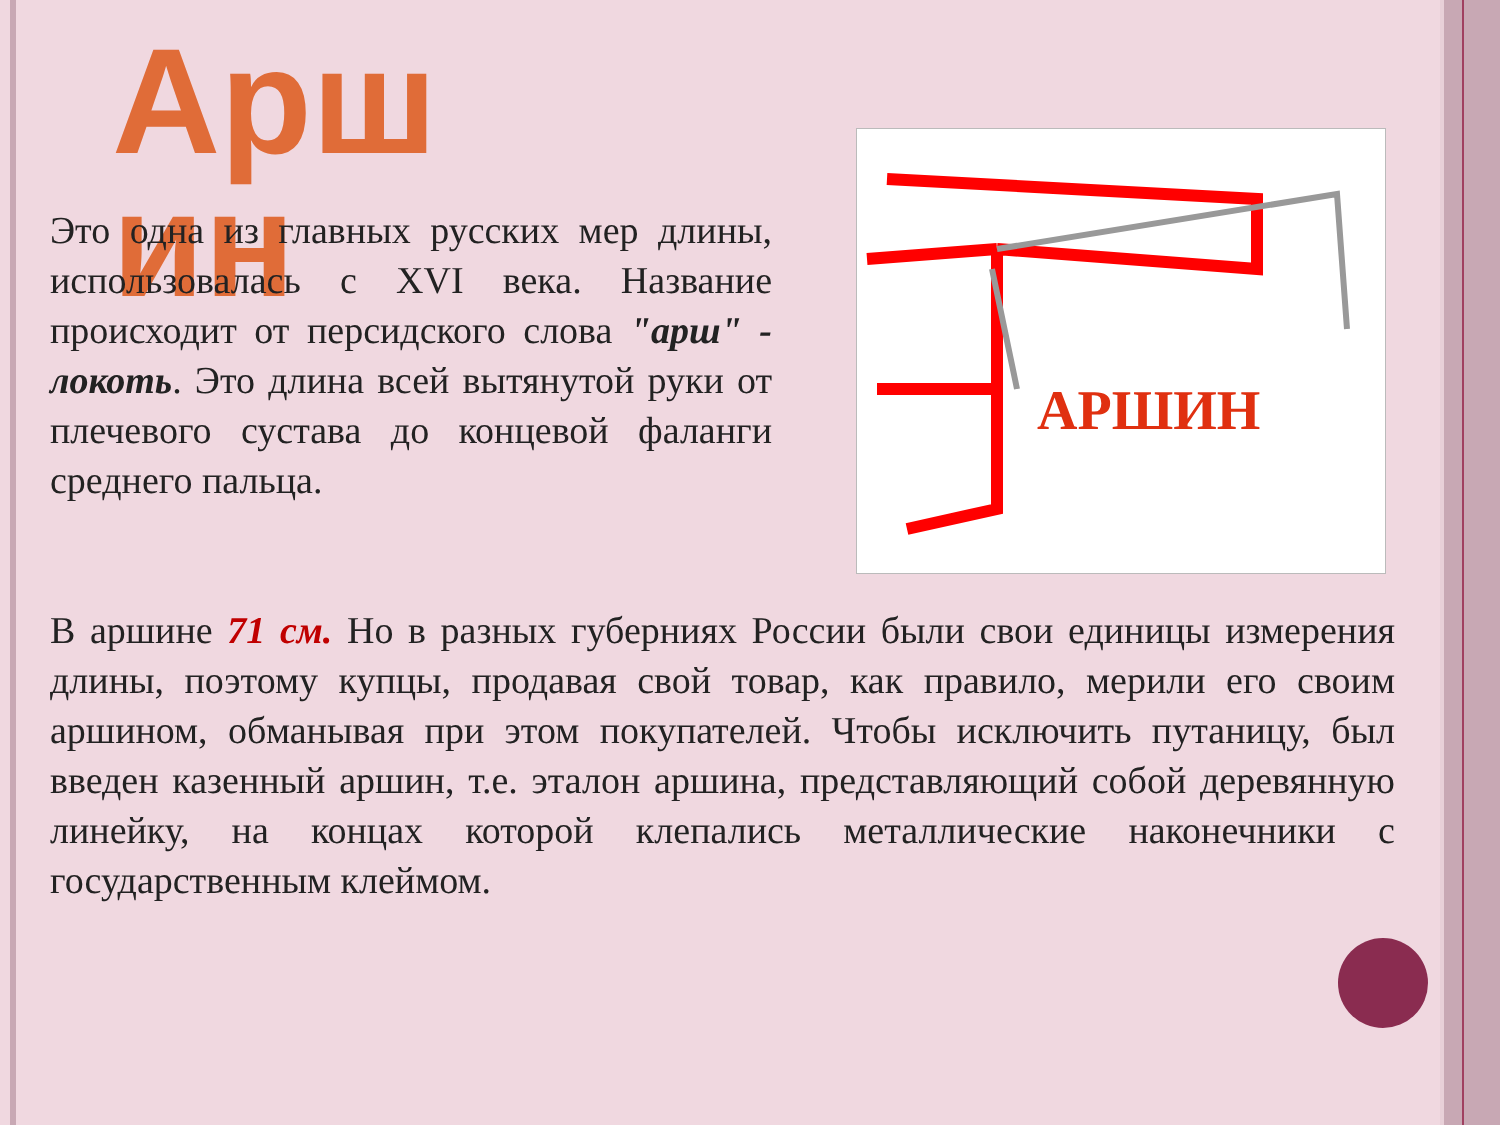Арш ин
Это одна из главных русских мер длины, использовалась с XVI века. Название происходит от персидского слова "арш" - локоть. Это длина всей вытянутой руки от плечевого сустава до концевой фаланги среднего пальца.
АРШИН
В аршине 71 см. Но в разных губерниях России были свои единицы измерения длины, поэтому купцы, продавая свой товар, как правило, мерили его своим аршином, обманывая при этом покупателей. Чтобы исключить путаницу, был введен казенный аршин, т.е. эталон аршина, представляющий собой деревянную линейку, на концах которой клепались металлические наконечники с государственным клеймом.